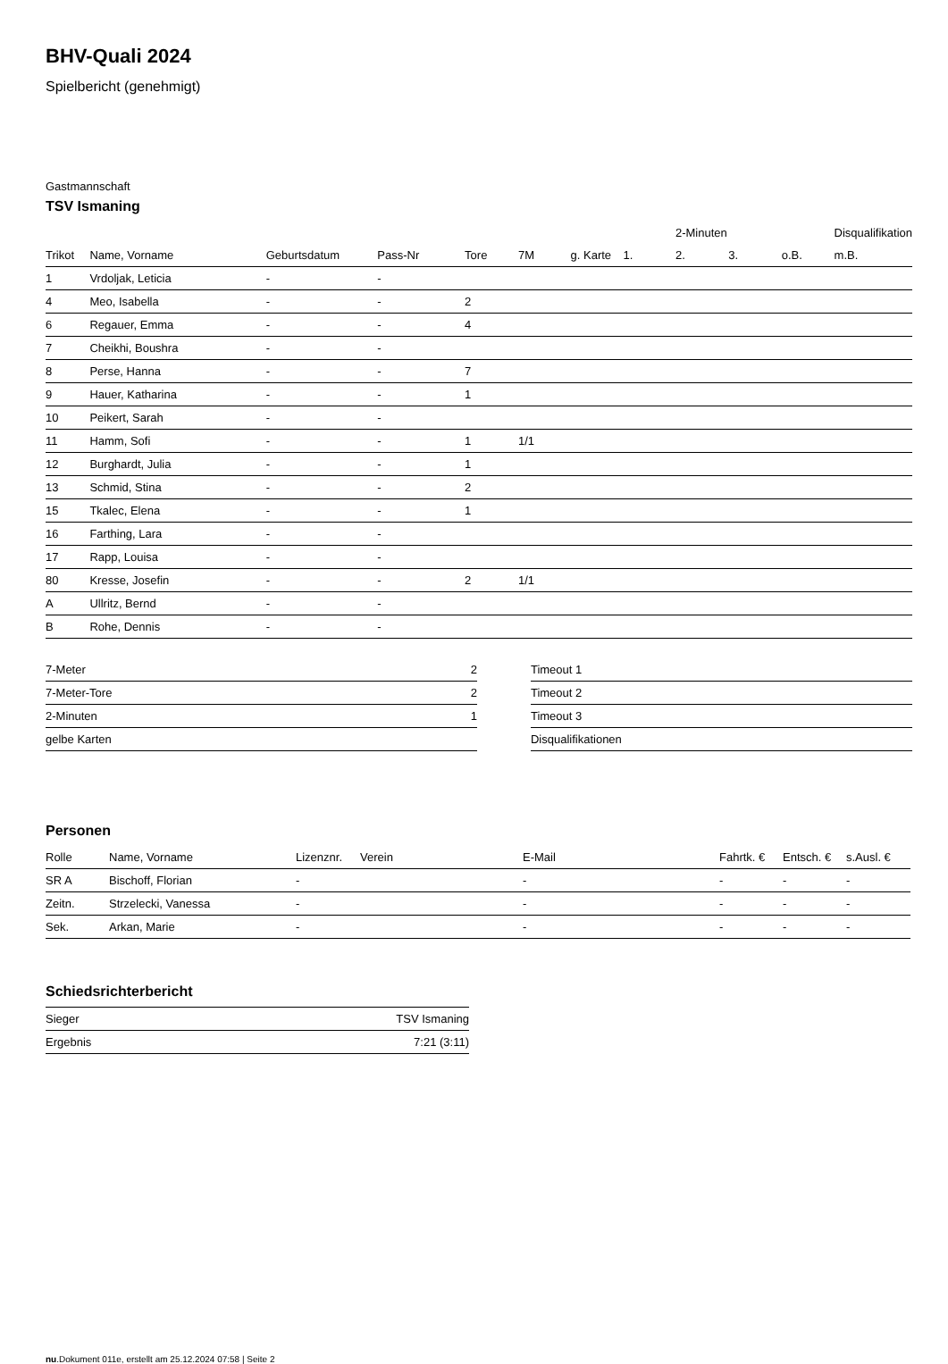BHV-Quali 2024
Spielbericht (genehmigt)
Gastmannschaft
TSV Ismaning
| | | | | | | | | 2-Minuten | | | Disqualifikation |
| Trikot | Name, Vorname | Geburtsdatum | Pass-Nr | Tore | 7M | g. Karte | 1. | 2. | 3. | o.B. | m.B. |
| 1 | Vrdoljak, Leticia | - | - | | | | | | | | |
| 4 | Meo, Isabella | - | - | 2 | | | | | | | |
| 6 | Regauer, Emma | - | - | 4 | | | | | | | |
| 7 | Cheikhi, Boushra | - | - | | | | | | | | |
| 8 | Perse, Hanna | - | - | 7 | | | | | | | |
| 9 | Hauer, Katharina | - | - | 1 | | | | | | | |
| 10 | Peikert, Sarah | - | - | | | | | | | | |
| 11 | Hamm, Sofi | - | - | 1 | 1/1 | | | | | | |
| 12 | Burghardt, Julia | - | - | 1 | | | | | | | |
| 13 | Schmid, Stina | - | - | 2 | | | | | | | |
| 15 | Tkalec, Elena | - | - | 1 | | | | | | | |
| 16 | Farthing, Lara | - | - | | | | | | | | |
| 17 | Rapp, Louisa | - | - | | | | | | | | |
| 80 | Kresse, Josefin | - | - | 2 | 1/1 | | | | | | |
| A | Ullritz, Bernd | - | - | | | | | | | | |
| B | Rohe, Dennis | - | - | | | | | | | | |
| 7-Meter | 2 |
| 7-Meter-Tore | 2 |
| 2-Minuten | 1 |
| gelbe Karten | |
| Timeout 1 |
| Timeout 2 |
| Timeout 3 |
| Disqualifikationen |
Personen
| Rolle | Name, Vorname | Lizenznr. | Verein | E-Mail | Fahrtk. € | Entsch. € | s.Ausl. € |
| --- | --- | --- | --- | --- | --- | --- | --- |
| SR A | Bischoff, Florian | - | | - | - | - | - |
| Zeitn. | Strzelecki, Vanessa | - | | - | - | - | - |
| Sek. | Arkan, Marie | - | | - | - | - | - |
Schiedsrichterbericht
| Sieger | TSV Ismaning |
| Ergebnis | 7:21 (3:11) |
nu.Dokument 011e, erstellt am 25.12.2024 07:58 | Seite 2